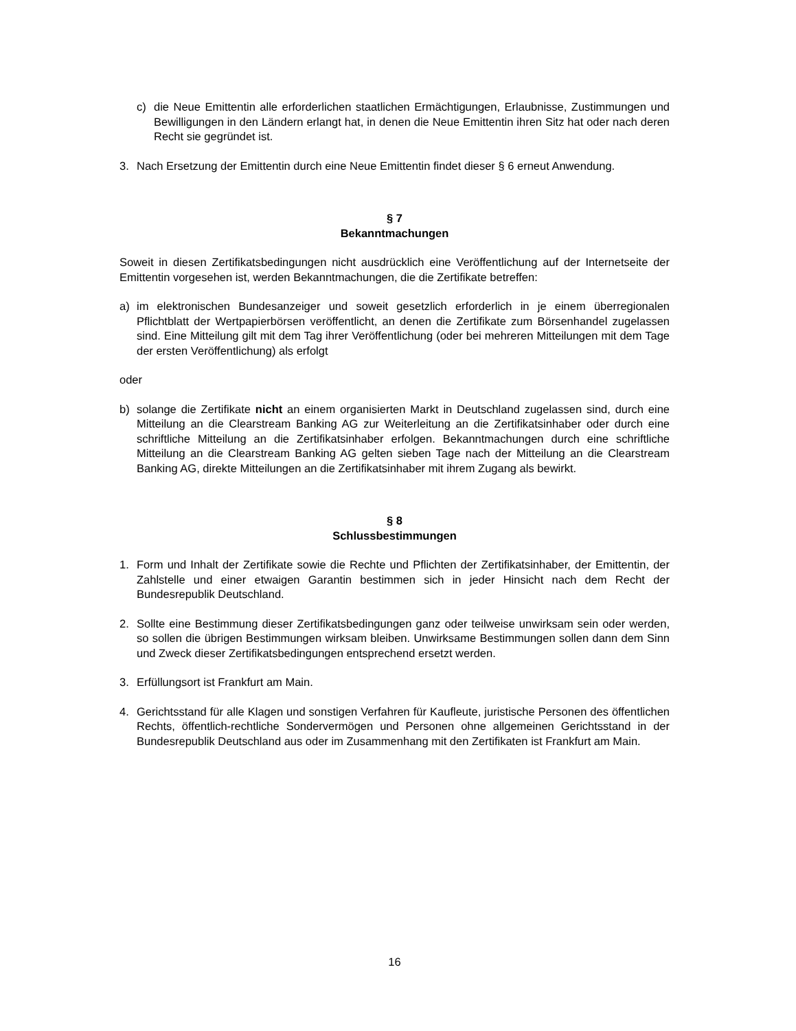c) die Neue Emittentin alle erforderlichen staatlichen Ermächtigungen, Erlaubnisse, Zustimmungen und Bewilligungen in den Ländern erlangt hat, in denen die Neue Emittentin ihren Sitz hat oder nach deren Recht sie gegründet ist.
3. Nach Ersetzung der Emittentin durch eine Neue Emittentin findet dieser § 6 erneut Anwendung.
§ 7
Bekanntmachungen
Soweit in diesen Zertifikatsbedingungen nicht ausdrücklich eine Veröffentlichung auf der Internetseite der Emittentin vorgesehen ist, werden Bekanntmachungen, die die Zertifikate betreffen:
a) im elektronischen Bundesanzeiger und soweit gesetzlich erforderlich in je einem überregionalen Pflichtblatt der Wertpapierbörsen veröffentlicht, an denen die Zertifikate zum Börsenhandel zugelassen sind. Eine Mitteilung gilt mit dem Tag ihrer Veröffentlichung (oder bei mehreren Mitteilungen mit dem Tage der ersten Veröffentlichung) als erfolgt
oder
b) solange die Zertifikate nicht an einem organisierten Markt in Deutschland zugelassen sind, durch eine Mitteilung an die Clearstream Banking AG zur Weiterleitung an die Zertifikatsinhaber oder durch eine schriftliche Mitteilung an die Zertifikatsinhaber erfolgen. Bekanntmachungen durch eine schriftliche Mitteilung an die Clearstream Banking AG gelten sieben Tage nach der Mitteilung an die Clearstream Banking AG, direkte Mitteilungen an die Zertifikatsinhaber mit ihrem Zugang als bewirkt.
§ 8
Schlussbestimmungen
1. Form und Inhalt der Zertifikate sowie die Rechte und Pflichten der Zertifikatsinhaber, der Emittentin, der Zahlstelle und einer etwaigen Garantin bestimmen sich in jeder Hinsicht nach dem Recht der Bundesrepublik Deutschland.
2. Sollte eine Bestimmung dieser Zertifikatsbedingungen ganz oder teilweise unwirksam sein oder werden, so sollen die übrigen Bestimmungen wirksam bleiben. Unwirksame Bestimmungen sollen dann dem Sinn und Zweck dieser Zertifikatsbedingungen entsprechend ersetzt werden.
3. Erfüllungsort ist Frankfurt am Main.
4. Gerichtsstand für alle Klagen und sonstigen Verfahren für Kaufleute, juristische Personen des öffentlichen Rechts, öffentlich-rechtliche Sondervermögen und Personen ohne allgemeinen Gerichtsstand in der Bundesrepublik Deutschland aus oder im Zusammenhang mit den Zertifikaten ist Frankfurt am Main.
16